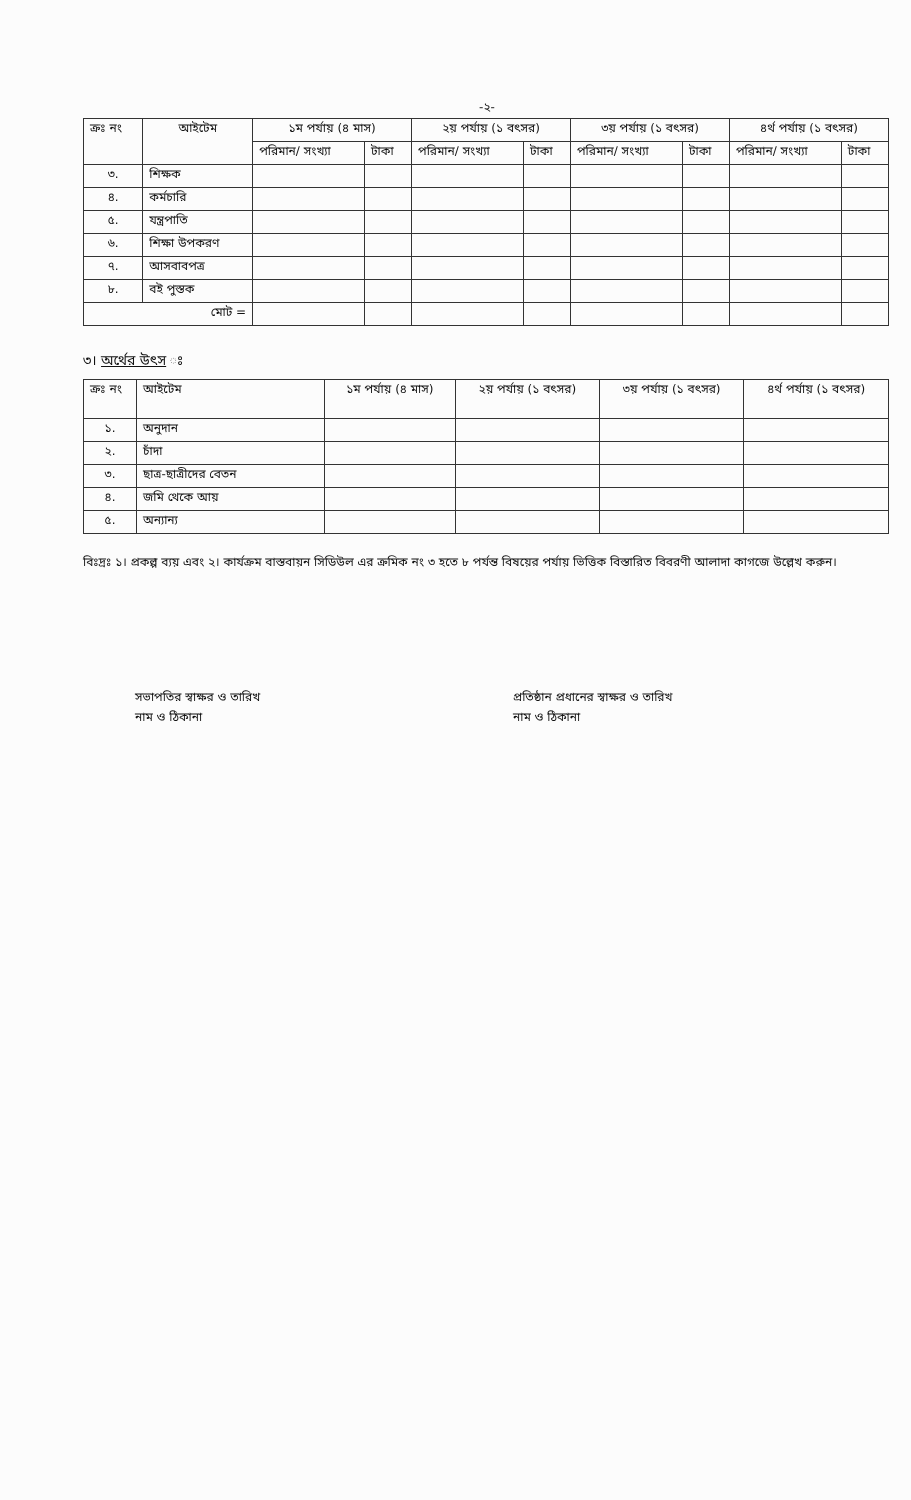-২-
| ক্রঃ নং | আইটেম | ১ম পর্যায় (৪ মাস) | | ২য় পর্যায় (১ বৎসর) | | ৩য় পর্যায় (১ বৎসর) | | ৪র্থ পর্যায় (১ বৎসর) | |
| --- | --- | --- | --- | --- | --- | --- | --- | --- | --- |
| | | পরিমান/ সংখ্যা | টাকা | পরিমান/ সংখ্যা | টাকা | পরিমান/ সংখ্যা | টাকা | পরিমান/ সংখ্যা | টাকা |
| ৩. | শিক্ষক | | | | | | | | |
| ৪. | কর্মচারি | | | | | | | | |
| ৫. | যন্ত্রপাতি | | | | | | | | |
| ৬. | শিক্ষা উপকরণ | | | | | | | | |
| ৭. | আসবাবপত্র | | | | | | | | |
| ৮. | বই পুস্তক | | | | | | | | |
| মোট = | | | | | | | | | |
৩। অর্থের উৎস ঃ
| ক্রঃ নং | আইটেম | ১ম পর্যায় (৪ মাস) | ২য় পর্যায় (১ বৎসর) | ৩য় পর্যায় (১ বৎসর) | ৪র্থ পর্যায় (১ বৎসর) |
| --- | --- | --- | --- | --- | --- |
| ১. | অনুদান | | | | |
| ২. | চাঁদা | | | | |
| ৩. | ছাত্র-ছাত্রীদের বেতন | | | | |
| ৪. | জমি থেকে আয় | | | | |
| ৫. | অন্যান্য | | | | |
বিঃদ্রঃ ১। প্রকল্প ব্যয় এবং ২। কার্যক্রম বাস্তবায়ন সিডিউল এর ক্রমিক নং ৩ হতে ৮ পর্যন্ত বিষয়ের পর্যায় ভিত্তিক বিস্তারিত বিবরণী আলাদা কাগজে উল্লেখ করুন।
সভাপতির স্বাক্ষর ও তারিখ
নাম ও ঠিকানা
প্রতিষ্ঠান প্রধানের স্বাক্ষর ও তারিখ
নাম ও ঠিকানা